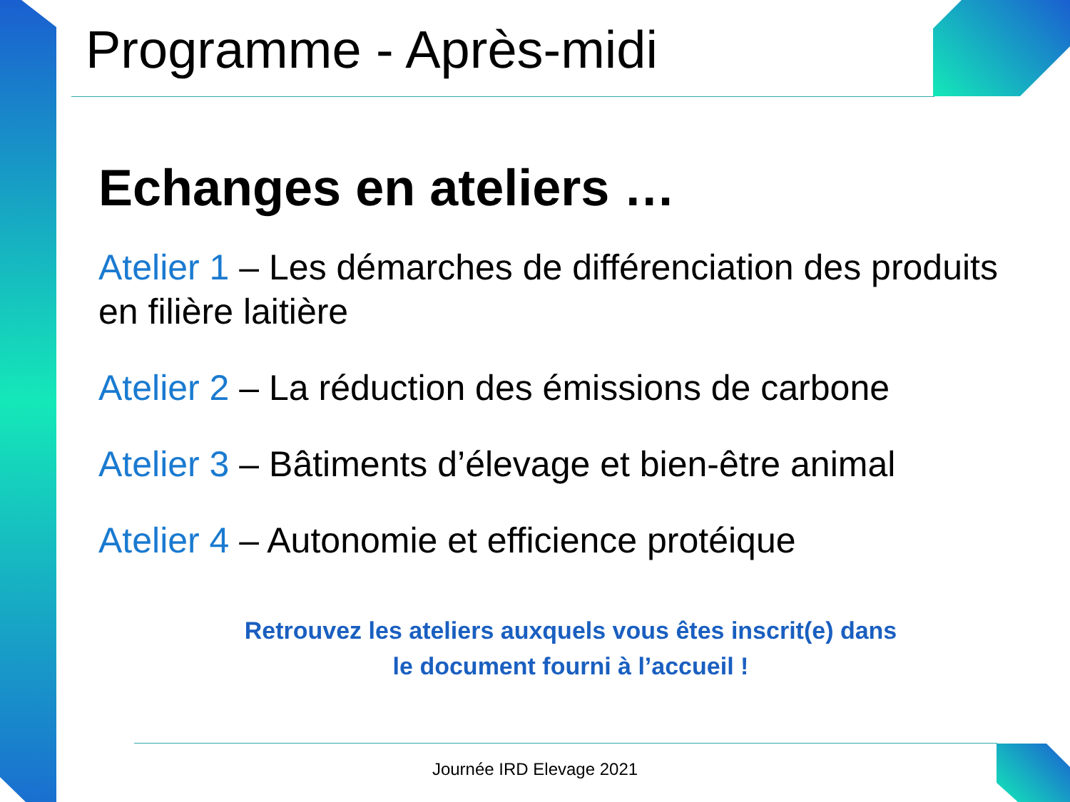Programme - Après-midi
Echanges en ateliers …
Atelier 1 – Les démarches de différenciation des produits en filière laitière
Atelier 2 – La réduction des émissions de carbone
Atelier 3 – Bâtiments d’élevage et bien-être animal
Atelier 4 – Autonomie et efficience protéique
Retrouvez les ateliers auxquels vous êtes inscrit(e) dans
le document fourni à l’accueil !
Journée IRD Elevage 2021